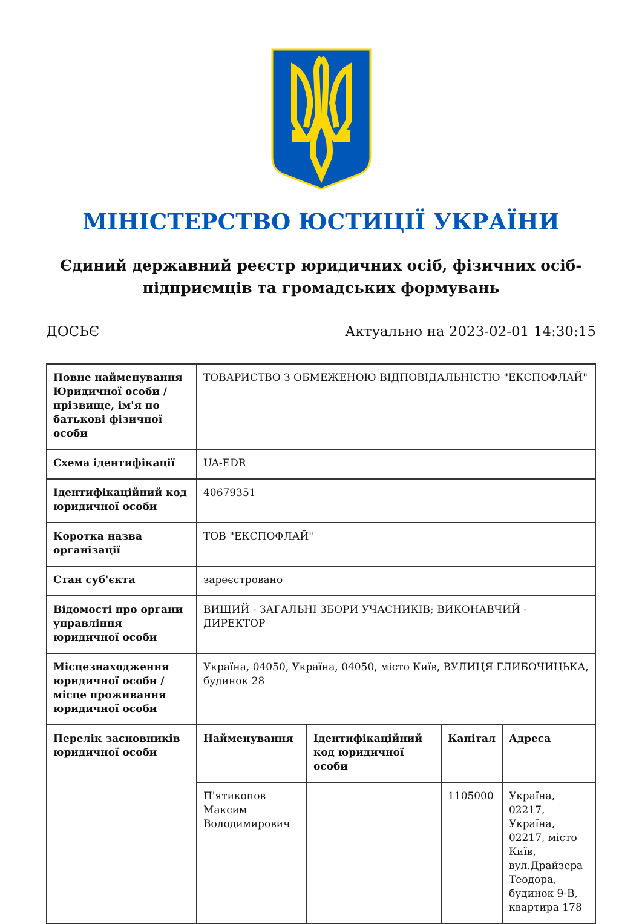МІНІСТЕРСТВО ЮСТИЦІЇ УКРАЇНИ
Єдиний державний реєстр юридичних осіб, фізичних осіб-підприємців та громадських формувань
ДОСЬЄ Актуально на 2023-02-01 14:30:15
| Повне найменування Юридичної особи / прізвище, ім'я по батькові фізичної особи | ТОВАРИСТВО З ОБМЕЖЕНОЮ ВІДПОВІДАЛЬНІСТЮ "ЕКСПОФЛАЙ" | | | |
| Схема ідентифікації | UA-EDR | | | |
| Ідентифікаційний код юридичної особи | 40679351 | | | |
| Коротка назва організації | ТОВ "ЕКСПОФЛАЙ" | | | |
| Стан суб'єкта | зареєстровано | | | |
| Відомості про органи управління юридичної особи | ВИЩИЙ - ЗАГАЛЬНІ ЗБОРИ УЧАСНИКІВ; ВИКОНАВЧИЙ - ДИРЕКТОР | | | |
| Місцезнаходження юридичної особи / місце проживання юридичної особи | Україна, 04050, Україна, 04050, місто Київ, ВУЛИЦЯ ГЛИБОЧИЦЬКА, будинок 28 | | | |
| Перелік засновників юридичної особи | Найменування | Ідентифікаційний код юридичної особи | Капітал | Адреса |
| | П'ятикопов Максим Володимирович | | 1105000 | Україна, 02217, Україна, 02217, місто Київ, вул.Драйзера Теодора, будинок 9-В, квартира 178 |